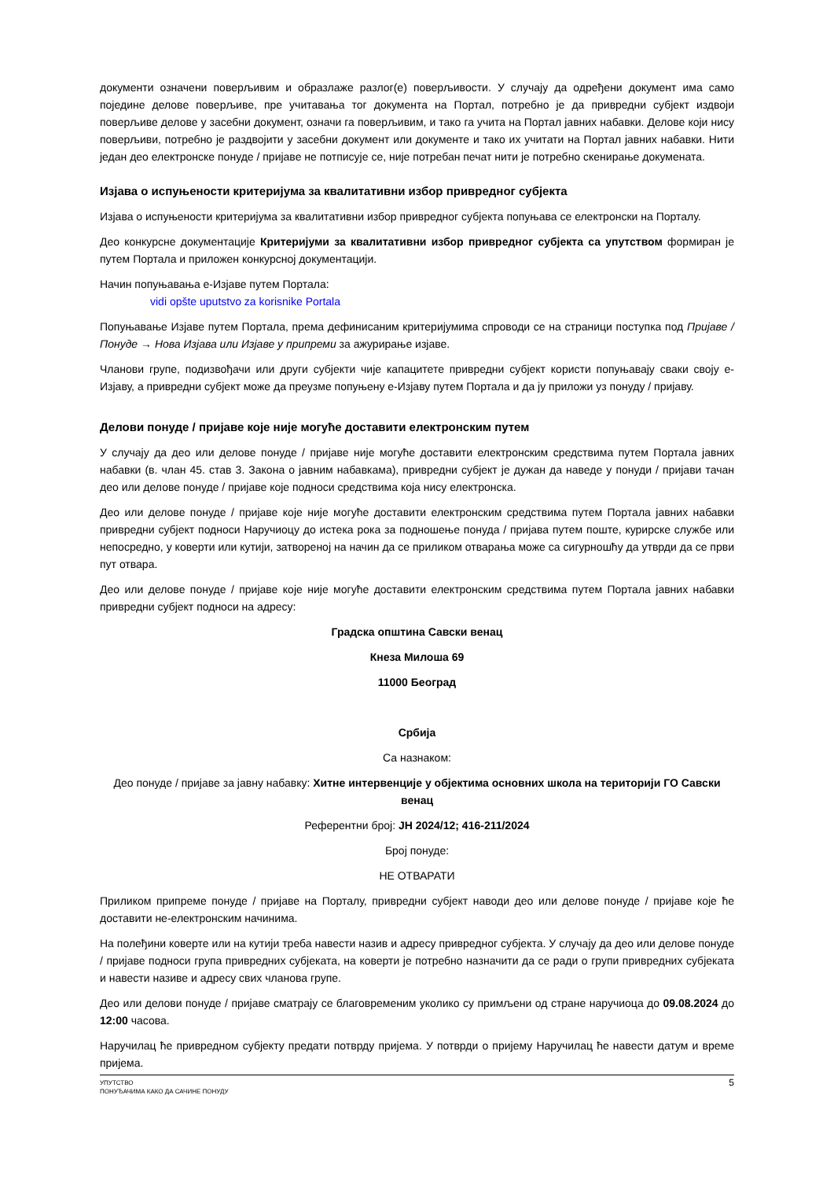документи означени поверљивим и образлаже разлог(е) поверљивости. У случају да одређени документ има само поједине делове поверљиве, пре учитавања тог документа на Портал, потребно је да привредни субјект издвоји поверљиве делове у засебни документ, означи га поверљивим, и тако га учита на Портал јавних набавки. Делове који нису поверљиви, потребно је раздвојити у засебни документ или документе и тако их учитати на Портал јавних набавки. Нити један део електронске понуде / пријаве не потписује се, није потребан печат нити је потребно скенирање докумената.
Изјава о испуњености критеријума за квалитативни избор привредног субјекта
Изјава о испуњености критеријума за квалитативни избор привредног субјекта попуњава се електронски на Порталу.
Део конкурсне документације Критеријуми за квалитативни избор привредног субјекта са упутством формиран је путем Портала и приложен конкурсној документацији.
Начин попуњавања е-Изјаве путем Портала:
vidi opšte uputstvo za korisnike Portala
Попуњавање Изјаве путем Портала, према дефинисаним критеријумима спроводи се на страници поступка под Пријаве / Понуде → Нова Изјава или Изјаве у припреми за ажурирање изјаве.
Чланови групе, подизвођачи или други субјекти чије капацитете привредни субјект користи попуњавају сваки своју е-Изјаву, а привредни субјект може да преузме попуњену е-Изјаву путем Портала и да ју приложи уз понуду / пријаву.
Делови понуде / пријаве које није могуће доставити електронским путем
У случају да део или делове понуде / пријаве није могуће доставити електронским средствима путем Портала јавних набавки (в. члан 45. став 3. Закона о јавним набавкама), привредни субјект је дужан да наведе у понуди / пријави тачан део или делове понуде / пријаве које подноси средствима која нису електронска.
Део или делове понуде / пријаве које није могуће доставити електронским средствима путем Портала јавних набавки привредни субјект подноси Наручиоцу до истека рока за подношење понуда / пријава путем поште, курирске службе или непосредно, у коверти или кутији, затвореној на начин да се приликом отварања може са сигурношћу да утврди да се први пут отвара.
Део или делове понуде / пријаве које није могуће доставити електронским средствима путем Портала јавних набавки привредни субјект подноси на адресу:
Градска општина Савски венац
Кнеза Милоша 69
11000 Београд
Србија
Са назнаком:
Део понуде / пријаве за јавну набавку: Хитне интервенције у објектима основних школа на територији ГО Савски венац
Референтни број: ЈН 2024/12; 416-211/2024
Број понуде:
НЕ ОТВАРАТИ
Приликом припреме понуде / пријаве на Порталу, привредни субјект наводи део или делове понуде / пријаве које ће доставити не-електронским начинима.
На полеђини коверте или на кутији треба навести назив и адресу привредног субјекта. У случају да део или делове понуде / пријаве подноси група привредних субјеката, на коверти је потребно назначити да се ради о групи привредних субјеката и навести називе и адресу свих чланова групе.
Део или делови понуде / пријаве сматрају се благовременим уколико су примљени од стране наручиоца до 09.08.2024 до 12:00 часова.
Наручилац ће привредном субјекту предати потврду пријема. У потврди о пријему Наручилац ће навести датум и време пријема.
УПУТСТВО
ПОНУЂАЧИМА КАКО ДА САЧИНЕ ПОНУДУ
5